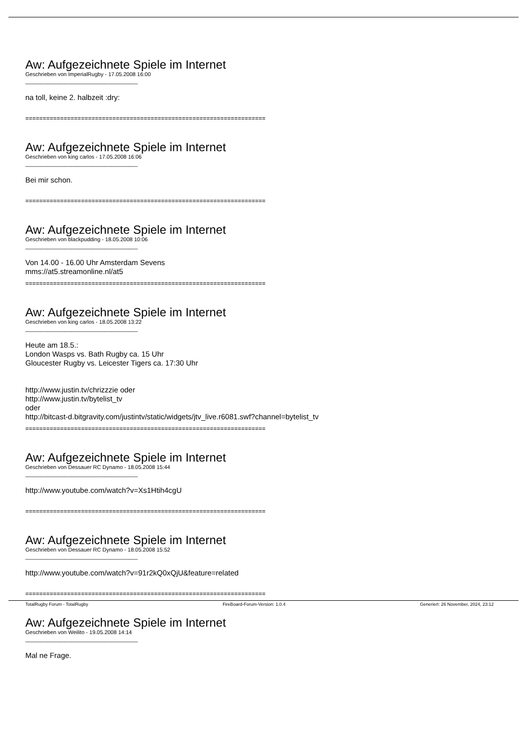Aw: Aufgezeichnete Spiele im Internet
Geschrieben von ImperialRugby - 17.05.2008 16:00
_____________________________________
na toll, keine 2. halbzeit :dry:
=====================================================================
Aw: Aufgezeichnete Spiele im Internet
Geschrieben von king carlos - 17.05.2008 16:06
_____________________________________
Bei mir schon.
=====================================================================
Aw: Aufgezeichnete Spiele im Internet
Geschrieben von blackpudding - 18.05.2008 10:06
_____________________________________
Von 14.00 - 16.00 Uhr Amsterdam Sevens
mms://at5.streamonline.nl/at5
=====================================================================
Aw: Aufgezeichnete Spiele im Internet
Geschrieben von king carlos - 18.05.2008 13:22
_____________________________________
Heute am 18.5.:
London Wasps vs. Bath Rugby ca. 15 Uhr
Gloucester Rugby vs. Leicester Tigers ca. 17:30 Uhr
http://www.justin.tv/chrizzzie oder
http://www.justin.tv/bytelist_tv
oder
http://bitcast-d.bitgravity.com/justintv/static/widgets/jtv_live.r6081.swf?channel=bytelist_tv
=====================================================================
Aw: Aufgezeichnete Spiele im Internet
Geschrieben von Dessauer RC Dynamo - 18.05.2008 15:44
_____________________________________
http://www.youtube.com/watch?v=Xs1Htih4cgU
=====================================================================
Aw: Aufgezeichnete Spiele im Internet
Geschrieben von Dessauer RC Dynamo - 18.05.2008 15:52
_____________________________________
http://www.youtube.com/watch?v=91r2kQ0xQjU&feature=related
=====================================================================
Aw: Aufgezeichnete Spiele im Internet
Geschrieben von Weilito - 19.05.2008 14:14
_____________________________________
Mal ne Frage.
TotalRugby Forum - TotalRugby FireBoard-Forum-Version: 1.0.4 Generiert: 26 November, 2024, 23:12